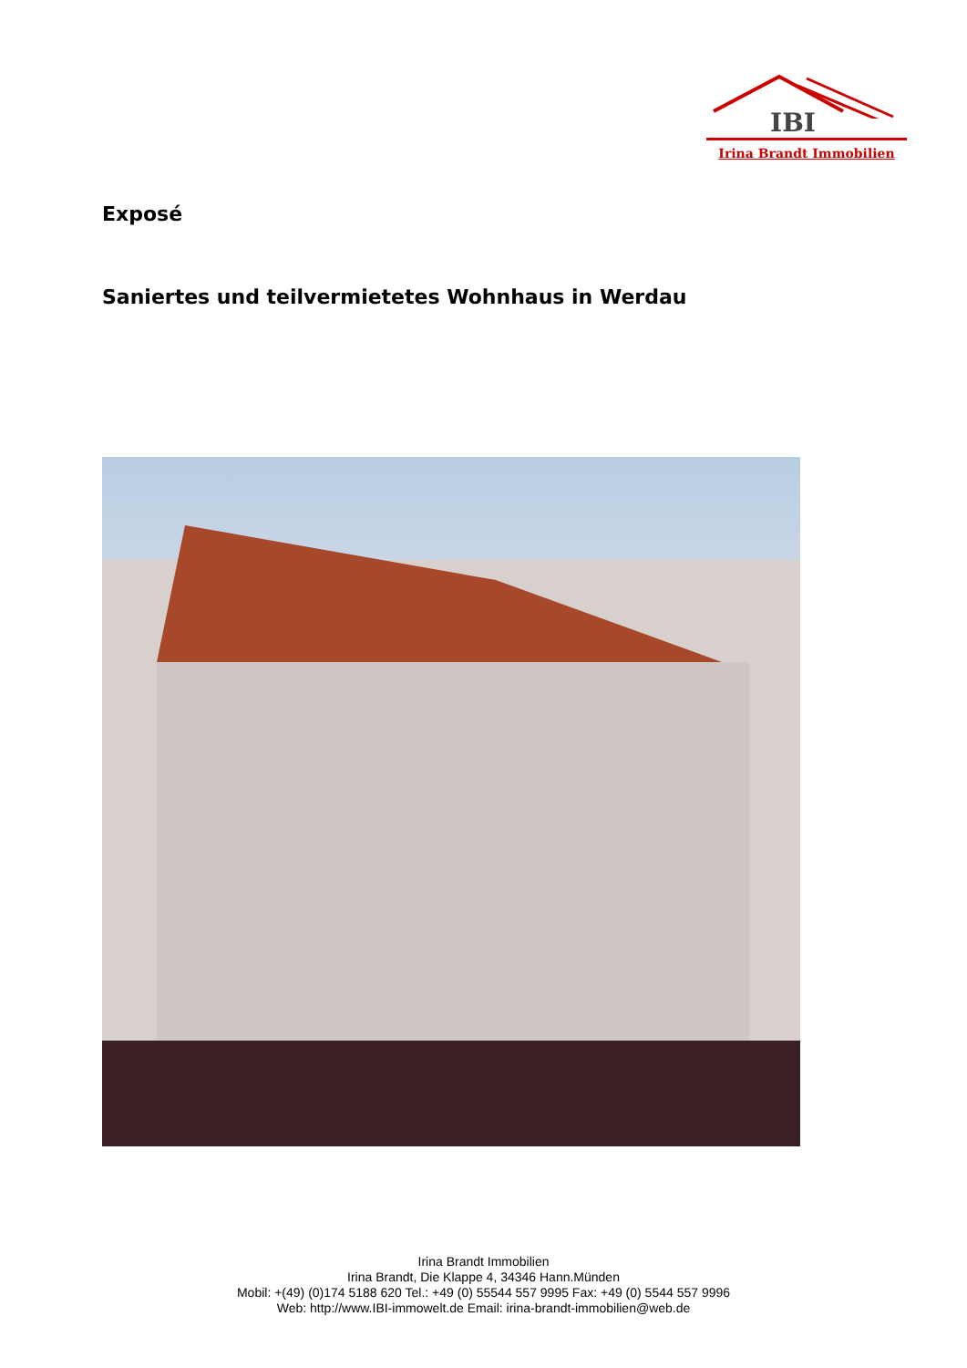IBI
Irina Brandt Immobilien
Exposé
Saniertes und teilvermietetes Wohnhaus in Werdau
Irina Brandt Immobilien
Irina Brandt, Die Klappe 4, 34346 Hann.Münden
Mobil: +(49) (0)174 5188 620 Tel.: +49 (0) 55544 557 9995 Fax: +49 (0) 5544 557 9996
Web: http://www.IBI-immowelt.de Email: irina-brandt-immobilien@web.de